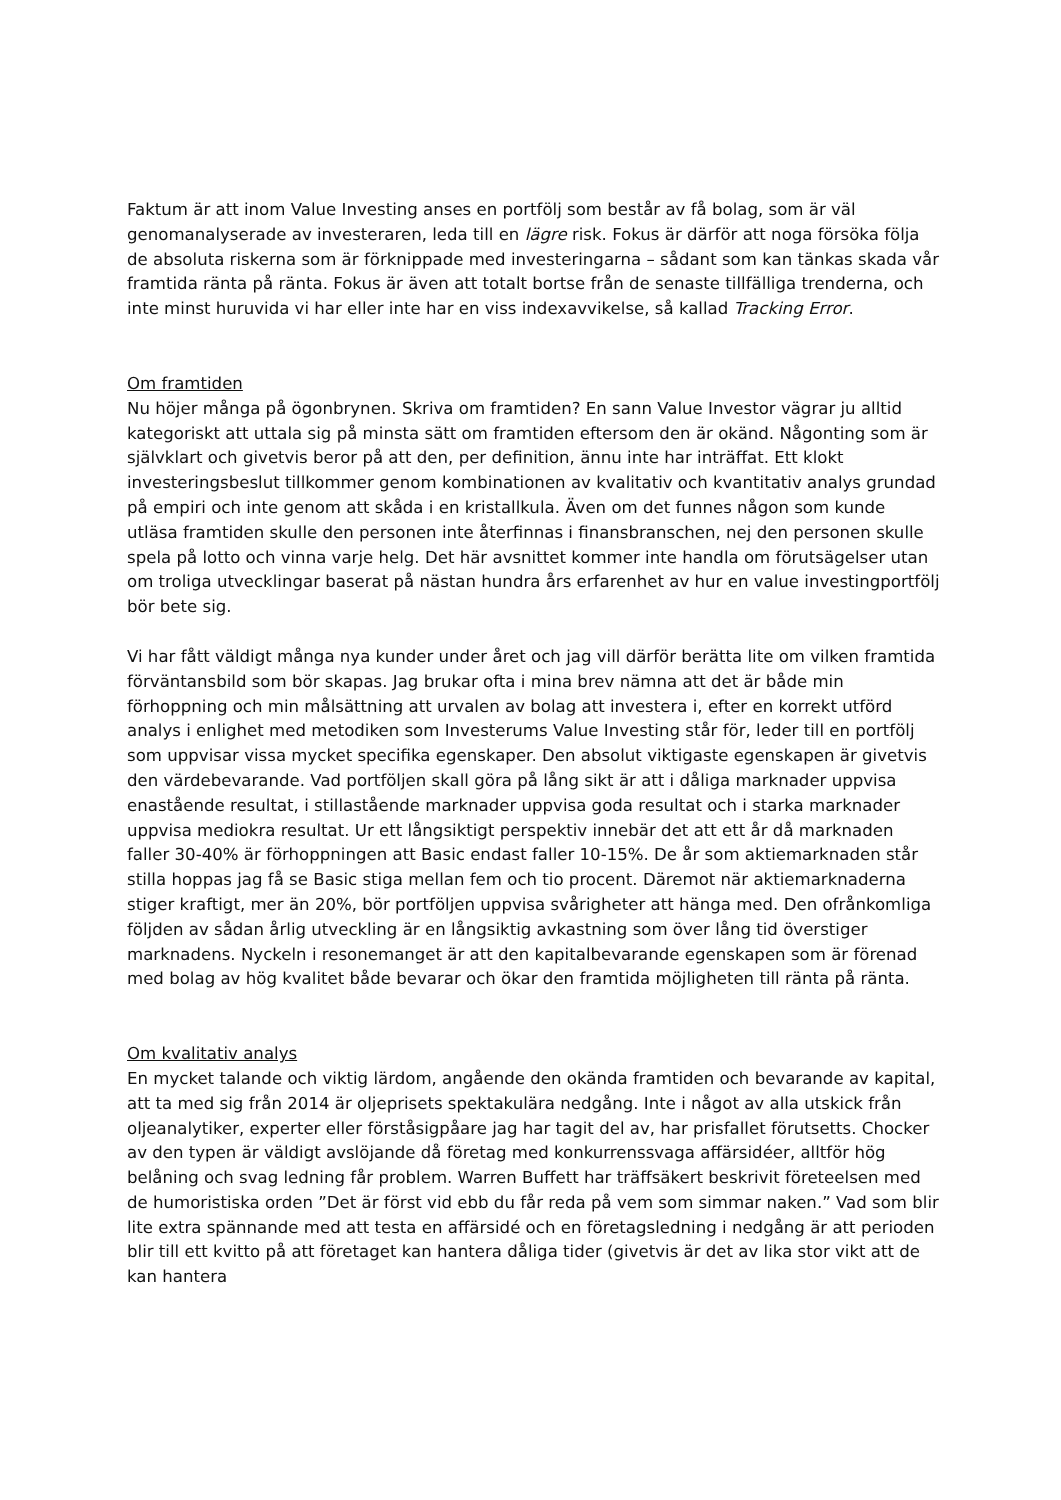Faktum är att inom Value Investing anses en portfölj som består av få bolag, som är väl genomanalyserade av investeraren, leda till en lägre risk. Fokus är därför att noga försöka följa de absoluta riskerna som är förknippade med investeringarna – sådant som kan tänkas skada vår framtida ränta på ränta. Fokus är även att totalt bortse från de senaste tillfälliga trenderna, och inte minst huruvida vi har eller inte har en viss indexavvikelse, så kallad Tracking Error.
Om framtiden
Nu höjer många på ögonbrynen. Skriva om framtiden? En sann Value Investor vägrar ju alltid kategoriskt att uttala sig på minsta sätt om framtiden eftersom den är okänd. Någonting som är självklart och givetvis beror på att den, per definition, ännu inte har inträffat. Ett klokt investeringsbeslut tillkommer genom kombinationen av kvalitativ och kvantitativ analys grundad på empiri och inte genom att skåda i en kristallkula. Även om det funnes någon som kunde utläsa framtiden skulle den personen inte återfinnas i finansbranschen, nej den personen skulle spela på lotto och vinna varje helg. Det här avsnittet kommer inte handla om förutsägelser utan om troliga utvecklingar baserat på nästan hundra års erfarenhet av hur en value investingportfölj bör bete sig.
Vi har fått väldigt många nya kunder under året och jag vill därför berätta lite om vilken framtida förväntansbild som bör skapas. Jag brukar ofta i mina brev nämna att det är både min förhoppning och min målsättning att urvalen av bolag att investera i, efter en korrekt utförd analys i enlighet med metodiken som Investerums Value Investing står för, leder till en portfölj som uppvisar vissa mycket specifika egenskaper. Den absolut viktigaste egenskapen är givetvis den värdebevarande. Vad portföljen skall göra på lång sikt är att i dåliga marknader uppvisa enastående resultat, i stillastående marknader uppvisa goda resultat och i starka marknader uppvisa mediokra resultat. Ur ett långsiktigt perspektiv innebär det att ett år då marknaden faller 30-40% är förhoppningen att Basic endast faller 10-15%. De år som aktiemarknaden står stilla hoppas jag få se Basic stiga mellan fem och tio procent. Däremot när aktiemarknaderna stiger kraftigt, mer än 20%, bör portföljen uppvisa svårigheter att hänga med. Den ofrånkomliga följden av sådan årlig utveckling är en långsiktig avkastning som över lång tid överstiger marknadens. Nyckeln i resonemanget är att den kapitalbevarande egenskapen som är förenad med bolag av hög kvalitet både bevarar och ökar den framtida möjligheten till ränta på ränta.
Om kvalitativ analys
En mycket talande och viktig lärdom, angående den okända framtiden och bevarande av kapital, att ta med sig från 2014 är oljeprisets spektakulära nedgång. Inte i något av alla utskick från oljeanalytiker, experter eller förståsigpåare jag har tagit del av, har prisfallet förutsetts. Chocker av den typen är väldigt avslöjande då företag med konkurrenssvaga affärsidéer, alltför hög belåning och svag ledning får problem. Warren Buffett har träffsäkert beskrivit företeelsen med de humoristiska orden ”Det är först vid ebb du får reda på vem som simmar naken.” Vad som blir lite extra spännande med att testa en affärsidé och en företagsledning i nedgång är att perioden blir till ett kvitto på att företaget kan hantera dåliga tider (givetvis är det av lika stor vikt att de kan hantera